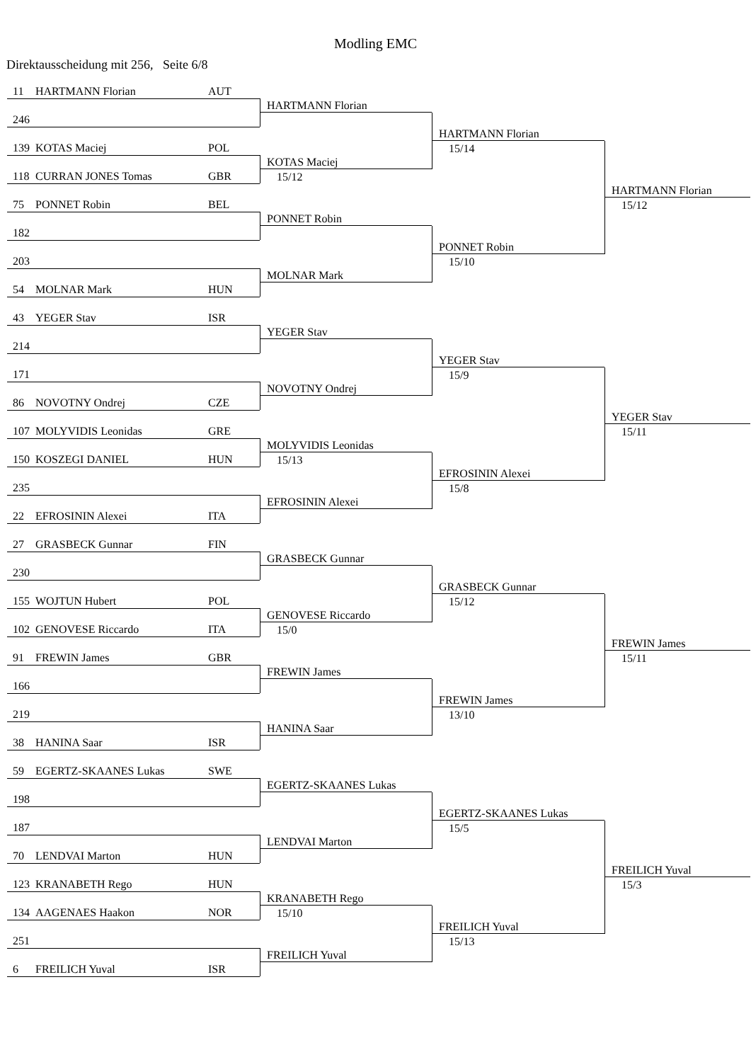Modling EMC
Direktausscheidung mit 256, Seite 6/8
| 11 HARTMANN Florian AUT | HARTMANN Florian | HARTMANN Florian 15/14 | HARTMANN Florian 15/12 |
| 246 | | | |
| 139 KOTAS Maciej POL | KOTAS Maciej 15/12 | | |
| 118 CURRAN JONES Tomas GBR | | | |
| 75 PONNET Robin BEL | PONNET Robin | PONNET Robin 15/10 | |
| 182 | | | |
| 203 | MOLNAR Mark | | |
| 54 MOLNAR Mark HUN | | | |
| 43 YEGER Stav ISR | YEGER Stav | YEGER Stav 15/9 | YEGER Stav 15/11 |
| 214 | | | |
| 171 | NOVOTNY Ondrej | | |
| 86 NOVOTNY Ondrej CZE | | | |
| 107 MOLYVIDIS Leonidas GRE | MOLYVIDIS Leonidas 15/13 | EFROSININ Alexei 15/8 | |
| 150 KOSZEGI DANIEL HUN | | | |
| 235 | EFROSININ Alexei | | |
| 22 EFROSININ Alexei ITA | | | |
| 27 GRASBECK Gunnar FIN | GRASBECK Gunnar | GRASBECK Gunnar 15/12 | FREWIN James 15/11 |
| 230 | | | |
| 155 WOJTUN Hubert POL | GENOVESE Riccardo 15/0 | | |
| 102 GENOVESE Riccardo ITA | | | |
| 91 FREWIN James GBR | FREWIN James | FREWIN James 13/10 | |
| 166 | | | |
| 219 | HANINA Saar | | |
| 38 HANINA Saar ISR | | | |
| 59 EGERTZ-SKAANES Lukas SWE | EGERTZ-SKAANES Lukas | EGERTZ-SKAANES Lukas 15/5 | FREILICH Yuval 15/3 |
| 198 | | | |
| 187 | LENDVAI Marton | | |
| 70 LENDVAI Marton HUN | | | |
| 123 KRANABETH Rego HUN | KRANABETH Rego 15/10 | FREILICH Yuval 15/13 | |
| 134 AAGENAES Haakon NOR | | | |
| 251 | FREILICH Yuval | | |
| 6 FREILICH Yuval ISR | | | |